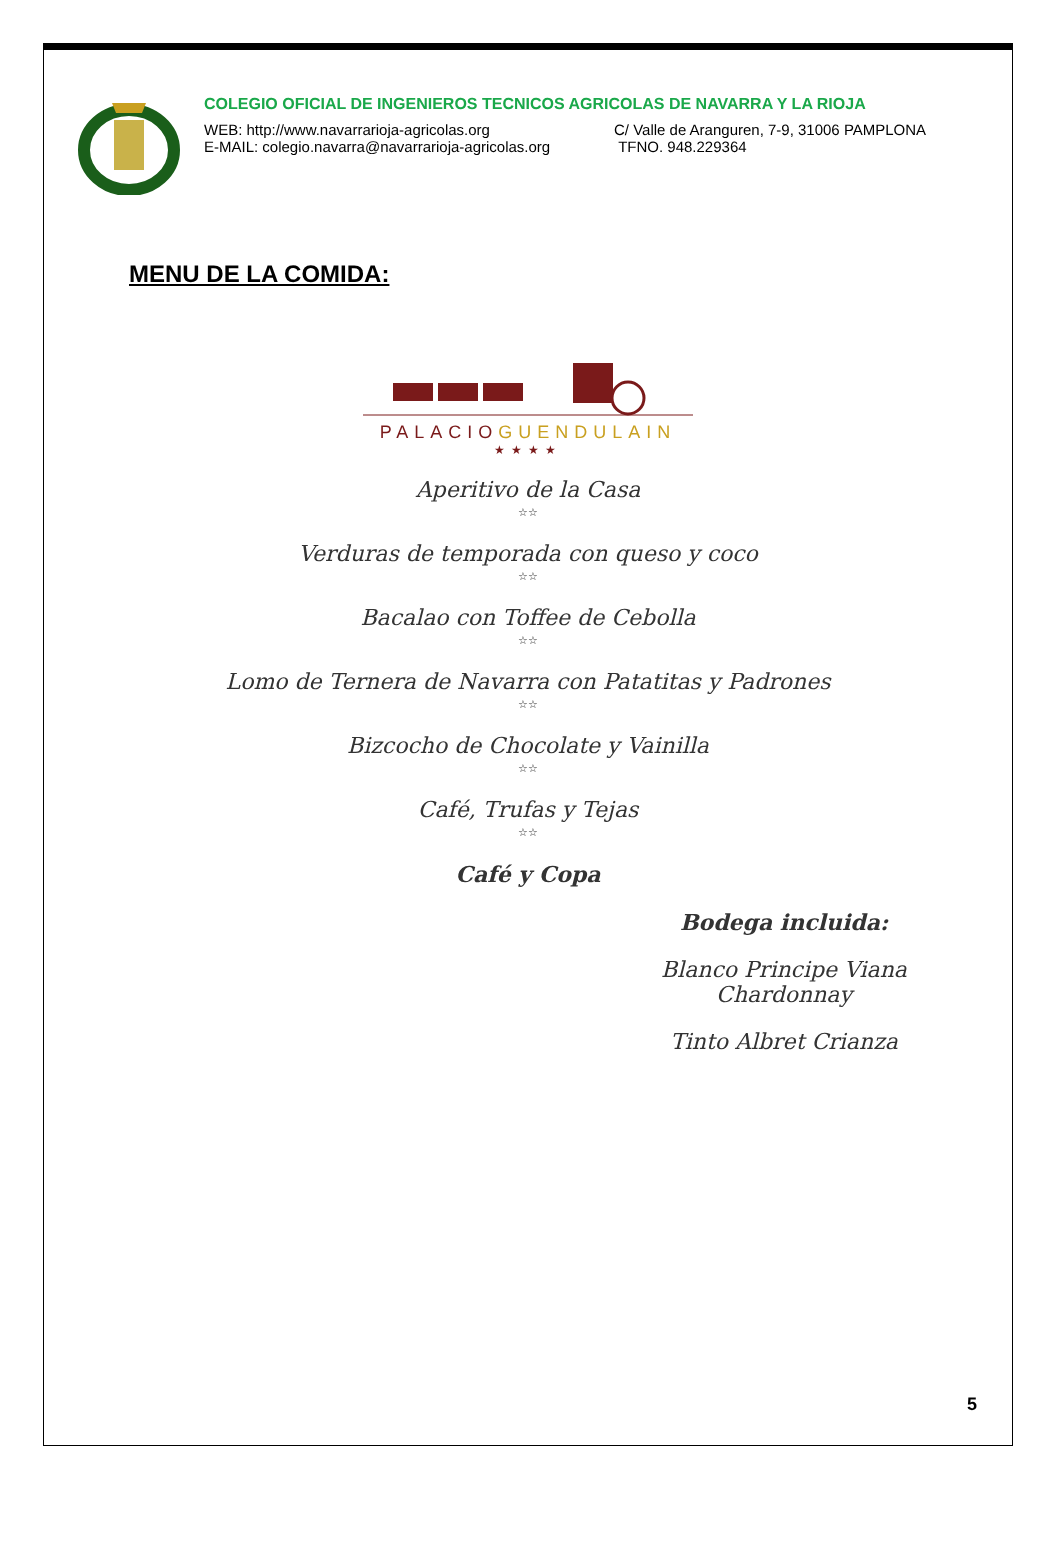COLEGIO OFICIAL DE INGENIEROS TECNICOS AGRICOLAS DE NAVARRA Y LA RIOJA
WEB: http://www.navarrarioja-agricolas.org C/ Valle de Aranguren, 7-9, 31006 PAMPLONA
E-MAIL: colegio.navarra@navarrarioja-agricolas.org
TFNO. 948.229364
MENU DE LA COMIDA:
PALACIO GUENDULAIN
★★★★
Aperitivo de la Casa
☆☆
Verduras de temporada con queso y coco
☆☆
Bacalao con Toffee de Cebolla
☆☆
Lomo de Ternera de Navarra con Patatitas y Padrones
☆☆
Bizcocho de Chocolate y Vainilla
☆☆
Café, Trufas y Tejas
☆☆
Café y Copa
Bodega incluida:
Blanco Principe Viana Chardonnay
Tinto Albret Crianza
5